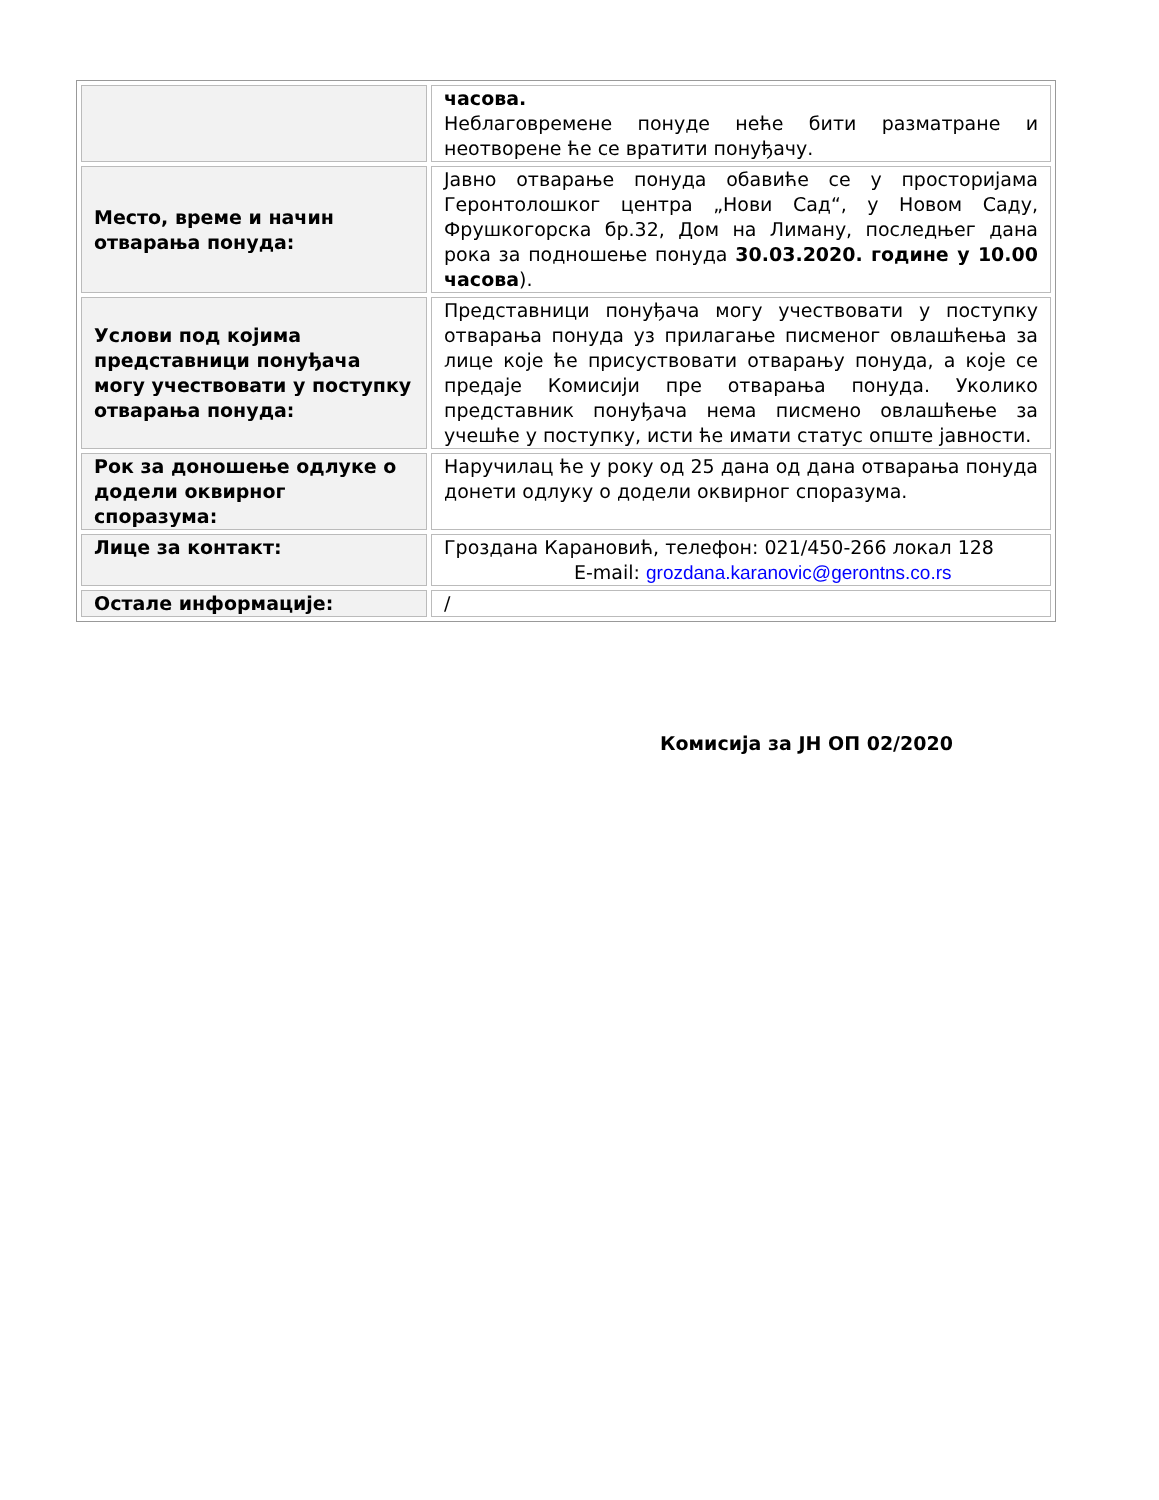| | часова. Неблаговремене понуде неће бити разматране и неотворене ће се вратити понуђачу. |
| Место, време и начин отварања понуда: | Јавно отварање понуда обавиће се у просторијама Геронтолошког центра „Нови Сад“, у Новом Саду, Фрушкогорска бр.32, Дом на Лиману, последњег дана рока за подношење понуда 30.03.2020. године у 10.00 часова ). |
| Услови под којима представници понуђача могу учествовати у поступку отварања понуда: | Представници понуђача могу учествовати у поступку отварања понуда уз прилагање писменог овлашћења за лице које ће присуствовати отварању понуда, а које се предаје Комисији пре отварања понуда. Уколико представник понуђача нема писмено овлашћење за учешће у поступку, исти ће имати статус опште јавности. |
| Рок за доношење одлуке о додели оквирног споразума: | Наручилац ће у року од 25 дана од дана отварања понуда донети одлуку о додели оквирног споразума. |
| Лице за контакт: | Гроздана Карановић, телефон: 021/450-266 локал 128 E-mail: grozdana.karanovic@gerontns.co.rs |
| Остале информације: | / |
Комисија за ЈН ОП 02/2020